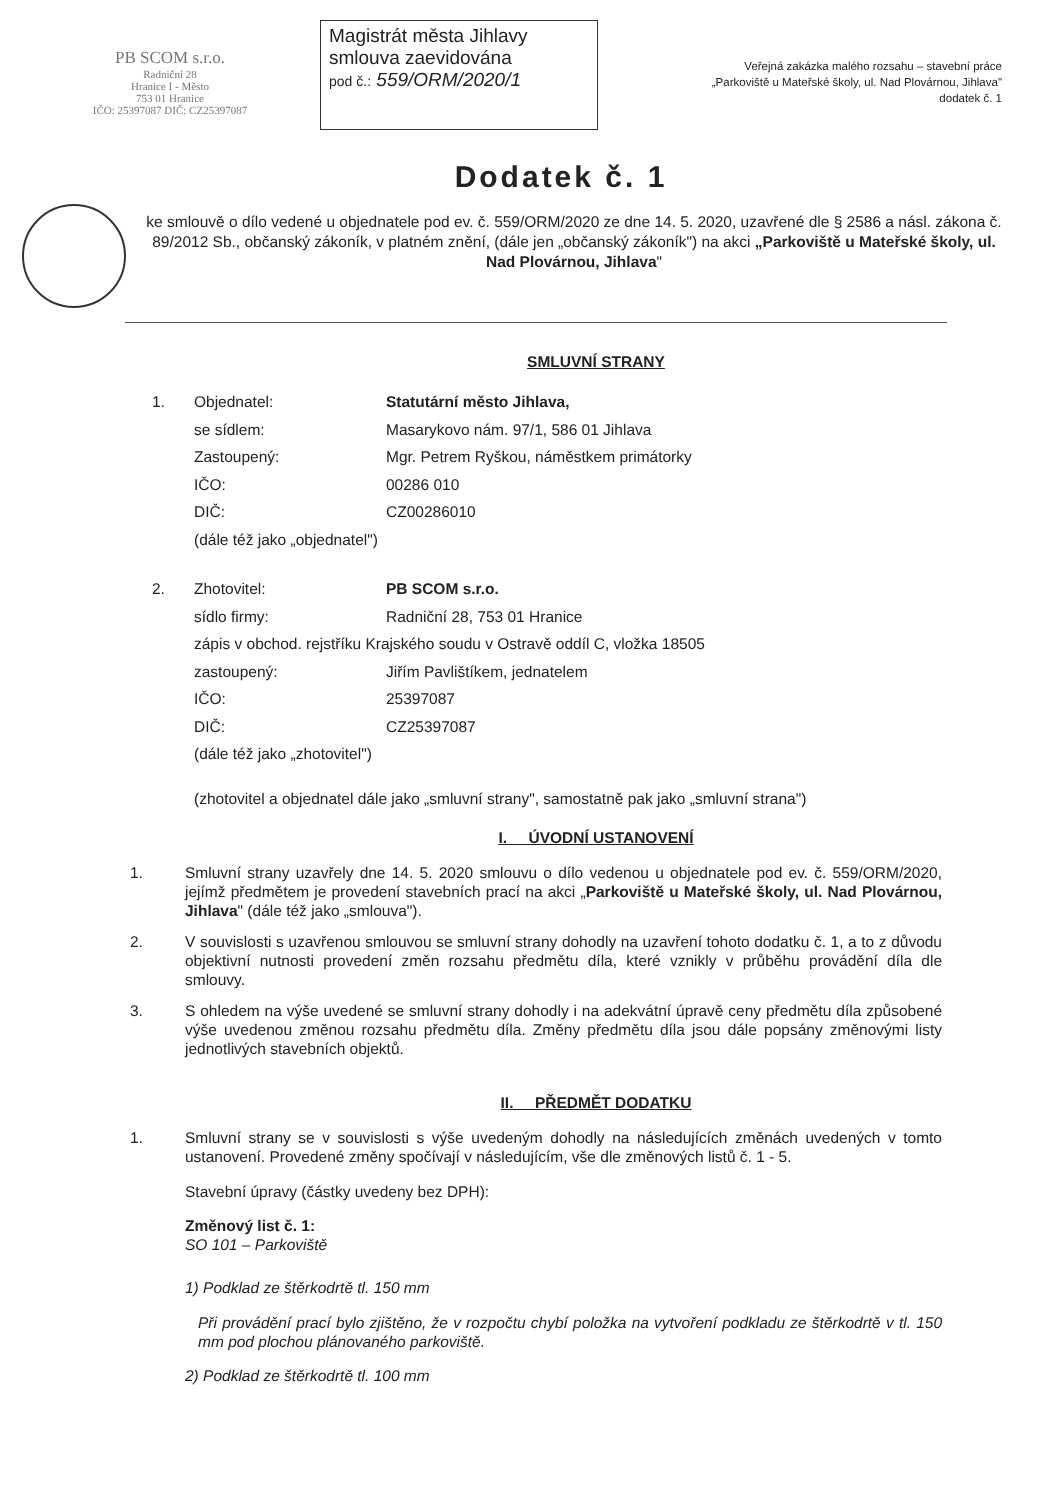PB SCOM s.r.o.
Radniční 28
Hranice I - Město
753 01 Hranice
IČO: 25397087 DIČ: CZ25397087
Magistrát města Jihlavy
smlouva zaevidována
pod č.: 559/ORM/2020/1
Veřejná zakázka malého rozsahu – stavební práce
„Parkoviště u Mateřské školy, ul. Nad Plovárnou, Jihlava"
dodatek č. 1
Dodatek č. 1
ke smlouvě o dílo vedené u objednatele pod ev. č. 559/ORM/2020 ze dne 14. 5. 2020, uzavřené dle § 2586 a násl. zákona č. 89/2012 Sb., občanský zákoník, v platném znění, (dále jen „občanský zákoník") na akci „Parkoviště u Mateřské školy, ul. Nad Plovárnou, Jihlava"
SMLUVNÍ STRANY
| 1. | Objednatel: | Statutární město Jihlava, |
| | se sídlem: | Masarykovo nám. 97/1, 586 01 Jihlava |
| | Zastoupený: | Mgr. Petrem Ryškou, náměstkem primátorky |
| | IČO: | 00286 010 |
| | DIČ: | CZ00286010 |
| | (dále též jako „objednatel") | |
| 2. | Zhotovitel: | PB SCOM s.r.o. |
| | sídlo firmy: | Radniční 28, 753 01 Hranice |
| | zápis v obchod. rejstříku Krajského soudu v Ostravě oddíl C, vložka 18505 | |
| | zastoupený: | Jiřím Pavlištíkem, jednatelem |
| | IČO: | 25397087 |
| | DIČ: | CZ25397087 |
| | (dále též jako „zhotovitel") | |
| | (zhotovitel a objednatel dále jako „smluvní strany", samostatně pak jako „smluvní strana") | |
I. ÚVODNÍ USTANOVENÍ
1. Smluvní strany uzavřely dne 14. 5. 2020 smlouvu o dílo vedenou u objednatele pod ev. č. 559/ORM/2020, jejímž předmětem je provedení stavebních prací na akci „Parkoviště u Mateřské školy, ul. Nad Plovárnou, Jihlava" (dále též jako „smlouva").
2. V souvislosti s uzavřenou smlouvou se smluvní strany dohodly na uzavření tohoto dodatku č. 1, a to z důvodu objektivní nutnosti provedení změn rozsahu předmětu díla, které vznikly v průběhu provádění díla dle smlouvy.
3. S ohledem na výše uvedené se smluvní strany dohodly i na adekvátní úpravě ceny předmětu díla způsobené výše uvedenou změnou rozsahu předmětu díla. Změny předmětu díla jsou dále popsány změnovými listy jednotlivých stavebních objektů.
II. PŘEDMĚT DODATKU
1. Smluvní strany se v souvislosti s výše uvedeným dohodly na následujících změnách uvedených v tomto ustanovení. Provedené změny spočívají v následujícím, vše dle změnových listů č. 1 - 5.
Stavební úpravy (částky uvedeny bez DPH):
Změnový list č. 1:
SO 101 – Parkoviště
1) Podklad ze štěrkodrtě tl. 150 mm
Při provádění prací bylo zjištěno, že v rozpočtu chybí položka na vytvoření podkladu ze štěrkodrtě v tl. 150 mm pod plochou plánovaného parkoviště.
2) Podklad ze štěrkodrtě tl. 100 mm